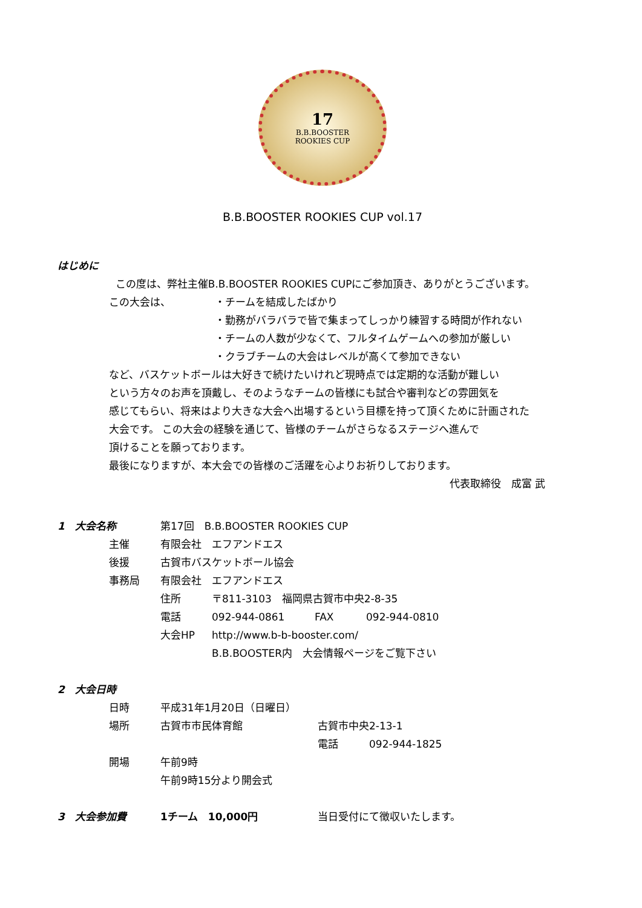17
B.B.BOOSTER
ROOKIES CUP
B.B.BOOSTER ROOKIES CUP vol.17
はじめに
この度は、弊社主催B.B.BOOSTER ROOKIES CUPにご参加頂き、ありがとうございます。
この大会は、 ・チームを結成したばかり
・勤務がバラバラで皆で集まってしっかり練習する時間が作れない
・チームの人数が少なくて、フルタイムゲームへの参加が厳しい
・クラブチームの大会はレベルが高くて参加できない
など、バスケットボールは大好きで続けたいけれど現時点では定期的な活動が難しい
という方々のお声を頂戴し、そのようなチームの皆様にも試合や審判などの雰囲気を
感じてもらい、将来はより大きな大会へ出場するという目標を持って頂くために計画された
大会です。 この大会の経験を通じて、皆様のチームがさらなるステージへ進んで
頂けることを願っております。
最後になりますが、本大会での皆様のご活躍を心よりお祈りしております。
代表取締役　成富 武
1　大会名称 第17回　B.B.BOOSTER ROOKIES CUP
主催 有限会社　エフアンドエス
後援 古賀市バスケットボール協会
事務局 有限会社　エフアンドエス
住所 〒811-3103　福岡県古賀市中央2-8-35
電話 092-944-0861 FAX 092-944-0810
大会HP http://www.b-b-booster.com/
B.B.BOOSTER内　大会情報ページをご覧下さい
2　大会日時
日時 平成31年1月20日（日曜日）
場所 古賀市市民体育館 古賀市中央2-13-1
電話 092-944-1825
開場 午前9時
午前9時15分より開会式
3　大会参加費 1チーム　10,000円 当日受付にて徴収いたします。